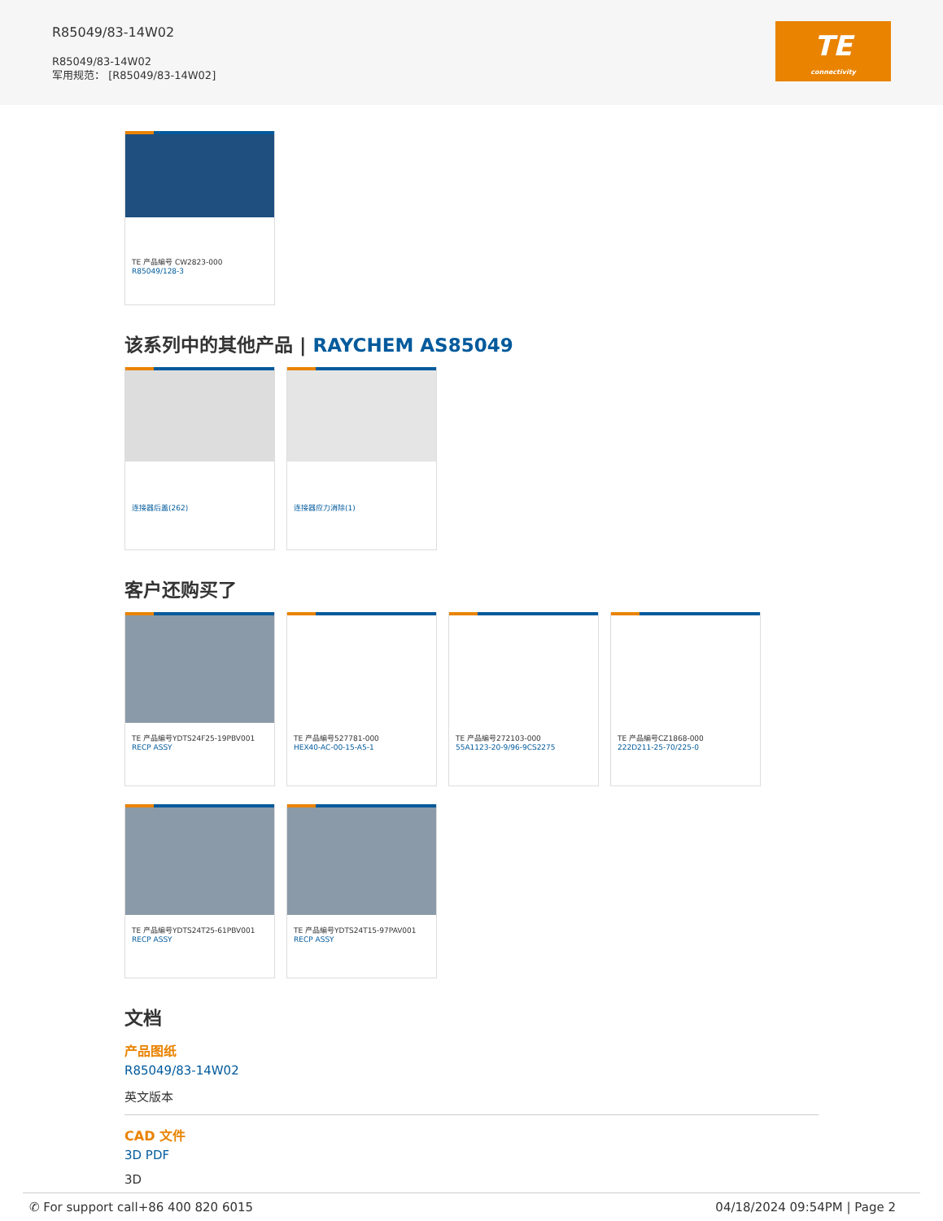R85049/83-14W02
R85049/83-14W02
军用规范： [R85049/83-14W02]
TE
connectivity
TE 产品编号 CW2823-000
R85049/128-3
该系列中的其他产品 | RAYCHEM AS85049
连接器后盖(262) 连接器应力消除(1)
客户还购买了
TE 产品编号YDTS24F25-19PBV001
RECP ASSY
TE 产品编号527781-000
HEX40-AC-00-15-A5-1
TE 产品编号272103-000
55A1123-20-9/96-9CS2275
TE 产品编号CZ1868-000
222D211-25-70/225-0
TE 产品编号YDTS24T25-61PBV001
RECP ASSY
TE 产品编号YDTS24T15-97PAV001
RECP ASSY
文档
产品图纸
R85049/83-14W02
英文版本
CAD 文件
3D PDF
3D
✆ For support call+86 400 820 6015 04/18/2024 09:54PM | Page 2